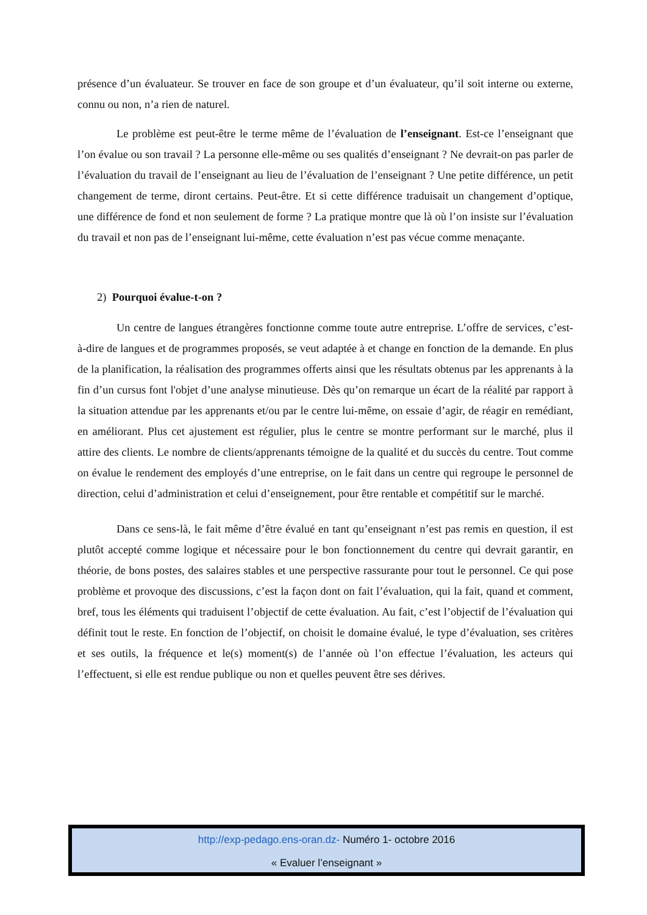présence d’un évaluateur. Se trouver en face de son groupe et d’un évaluateur, qu’il soit interne ou externe, connu ou non, n’a rien de naturel.
Le problème est peut-être le terme même de l’évaluation de l’enseignant. Est-ce l’enseignant que l’on évalue ou son travail ? La personne elle-même ou ses qualités d’enseignant ? Ne devrait-on pas parler de l’évaluation du travail de l’enseignant au lieu de l’évaluation de l’enseignant ? Une petite différence, un petit changement de terme, diront certains. Peut-être. Et si cette différence traduisait un changement d’optique, une différence de fond et non seulement de forme ? La pratique montre que là où l’on insiste sur l’évaluation du travail et non pas de l’enseignant lui-même, cette évaluation n’est pas vécue comme menaçante.
2) Pourquoi évalue-t-on ?
Un centre de langues étrangères fonctionne comme toute autre entreprise. L’offre de services, c’est-à-dire de langues et de programmes proposés, se veut adaptée à et change en fonction de la demande. En plus de la planification, la réalisation des programmes offerts ainsi que les résultats obtenus par les apprenants à la fin d’un cursus font l'objet d’une analyse minutieuse. Dès qu’on remarque un écart de la réalité par rapport à la situation attendue par les apprenants et/ou par le centre lui-même, on essaie d’agir, de réagir en remédiant, en améliorant. Plus cet ajustement est régulier, plus le centre se montre performant sur le marché, plus il attire des clients. Le nombre de clients/apprenants témoigne de la qualité et du succès du centre. Tout comme on évalue le rendement des employés d’une entreprise, on le fait dans un centre qui regroupe le personnel de direction, celui d’administration et celui d’enseignement, pour être rentable et compétitif sur le marché.
Dans ce sens-là, le fait même d’être évalué en tant qu’enseignant n’est pas remis en question, il est plutôt accepté comme logique et nécessaire pour le bon fonctionnement du centre qui devrait garantir, en théorie, de bons postes, des salaires stables et une perspective rassurante pour tout le personnel. Ce qui pose problème et provoque des discussions, c’est la façon dont on fait l’évaluation, qui la fait, quand et comment, bref, tous les éléments qui traduisent l’objectif de cette évaluation. Au fait, c’est l’objectif de l’évaluation qui définit tout le reste. En fonction de l’objectif, on choisit le domaine évalué, le type d’évaluation, ses critères et ses outils, la fréquence et le(s) moment(s) de l’année où l’on effectue l’évaluation, les acteurs qui l’effectuent, si elle est rendue publique ou non et quelles peuvent être ses dérives.
http://exp-pedago.ens-oran.dz- Numéro 1- octobre 2016
« Evaluer l’enseignant »